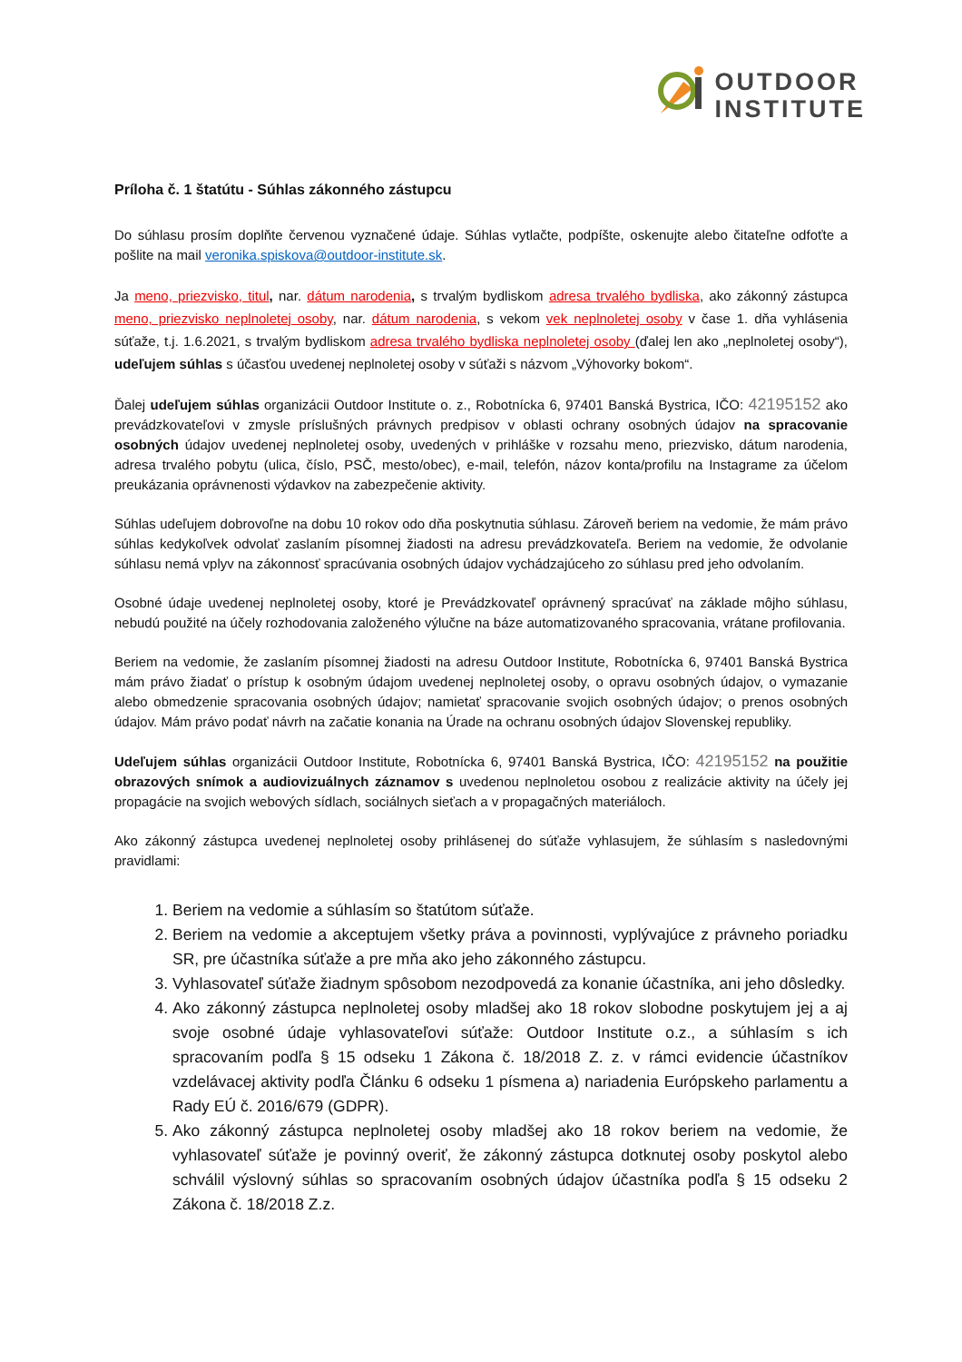OUTDOOR
INSTITUTE
Príloha č. 1 štatútu - Súhlas zákonného zástupcu
Do súhlasu prosím doplňte červenou vyznačené údaje. Súhlas vytlačte, podpíšte, oskenujte alebo čitateľne odfoťte a pošlite na mail veronika.spiskova@outdoor-institute.sk.
Ja meno, priezvisko, titul, nar. dátum narodenia, s trvalým bydliskom adresa trvalého bydliska, ako zákonný zástupca meno, priezvisko neplnoletej osoby, nar. dátum narodenia, s vekom vek neplnoletej osoby v čase 1. dňa vyhlásenia súťaže, t.j. 1.6.2021, s trvalým bydliskom adresa trvalého bydliska neplnoletej osoby (ďalej len ako „neplnoletej osoby“), udeľujem súhlas s účasťou uvedenej neplnoletej osoby v súťaži s názvom „Výhovorky bokom“.
Ďalej udeľujem súhlas organizácii Outdoor Institute o. z., Robotnícka 6, 97401 Banská Bystrica, IČO: 42195152 ako prevádzkovateľovi v zmysle príslušných právnych predpisov v oblasti ochrany osobných údajov na spracovanie osobných údajov uvedenej neplnoletej osoby, uvedených v prihláške v rozsahu meno, priezvisko, dátum narodenia, adresa trvalého pobytu (ulica, číslo, PSČ, mesto/obec), e-mail, telefón, názov konta/profilu na Instagrame za účelom preukázania oprávnenosti výdavkov na zabezpečenie aktivity.
Súhlas udeľujem dobrovoľne na dobu 10 rokov odo dňa poskytnutia súhlasu. Zároveň beriem na vedomie, že mám právo súhlas kedykoľvek odvolať zaslaním písomnej žiadosti na adresu prevádzkovateľa. Beriem na vedomie, že odvolanie súhlasu nemá vplyv na zákonnosť spracúvania osobných údajov vychádzajúceho zo súhlasu pred jeho odvolaním.
Osobné údaje uvedenej neplnoletej osoby, ktoré je Prevádzkovateľ oprávnený spracúvať na základe môjho súhlasu, nebudú použité na účely rozhodovania založeného výlučne na báze automatizovaného spracovania, vrátane profilovania.
Beriem na vedomie, že zaslaním písomnej žiadosti na adresu Outdoor Institute, Robotnícka 6, 97401 Banská Bystrica mám právo žiadať o prístup k osobným údajom uvedenej neplnoletej osoby, o opravu osobných údajov, o vymazanie alebo obmedzenie spracovania osobných údajov; namietať spracovanie svojich osobných údajov; o prenos osobných údajov. Mám právo podať návrh na začatie konania na Úrade na ochranu osobných údajov Slovenskej republiky.
Udeľujem súhlas organizácii Outdoor Institute, Robotnícka 6, 97401 Banská Bystrica, IČO: 42195152 na použitie obrazových snímok a audiovizuálnych záznamov s uvedenou neplnoletou osobou z realizácie aktivity na účely jej propagácie na svojich webových sídlach, sociálnych sieťach a v propagačných materiáloch.
Ako zákonný zástupca uvedenej neplnoletej osoby prihlásenej do súťaže vyhlasujem, že súhlasím s nasledovnými pravidlami:
1. Beriem na vedomie a súhlasím so štatútom súťaže.
2. Beriem na vedomie a akceptujem všetky práva a povinnosti, vyplývajúce z právneho poriadku SR, pre účastníka súťaže a pre mňa ako jeho zákonného zástupcu.
3. Vyhlasovateľ súťaže žiadnym spôsobom nezodpovedá za konanie účastníka, ani jeho dôsledky.
4. Ako zákonný zástupca neplnoletej osoby mladšej ako 18 rokov slobodne poskytujem jej a aj svoje osobné údaje vyhlasovateľovi súťaže: Outdoor Institute o.z., a súhlasím s ich spracovaním podľa § 15 odseku 1 Zákona č. 18/2018 Z. z. v rámci evidencie účastníkov vzdelávacej aktivity podľa Článku 6 odseku 1 písmena a) nariadenia Európskeho parlamentu a Rady EÚ č. 2016/679 (GDPR).
5. Ako zákonný zástupca neplnoletej osoby mladšej ako 18 rokov beriem na vedomie, že vyhlasovateľ súťaže je povinný overiť, že zákonný zástupca dotknutej osoby poskytol alebo schválil výslovný súhlas so spracovaním osobných údajov účastníka podľa § 15 odseku 2 Zákona č. 18/2018 Z.z.